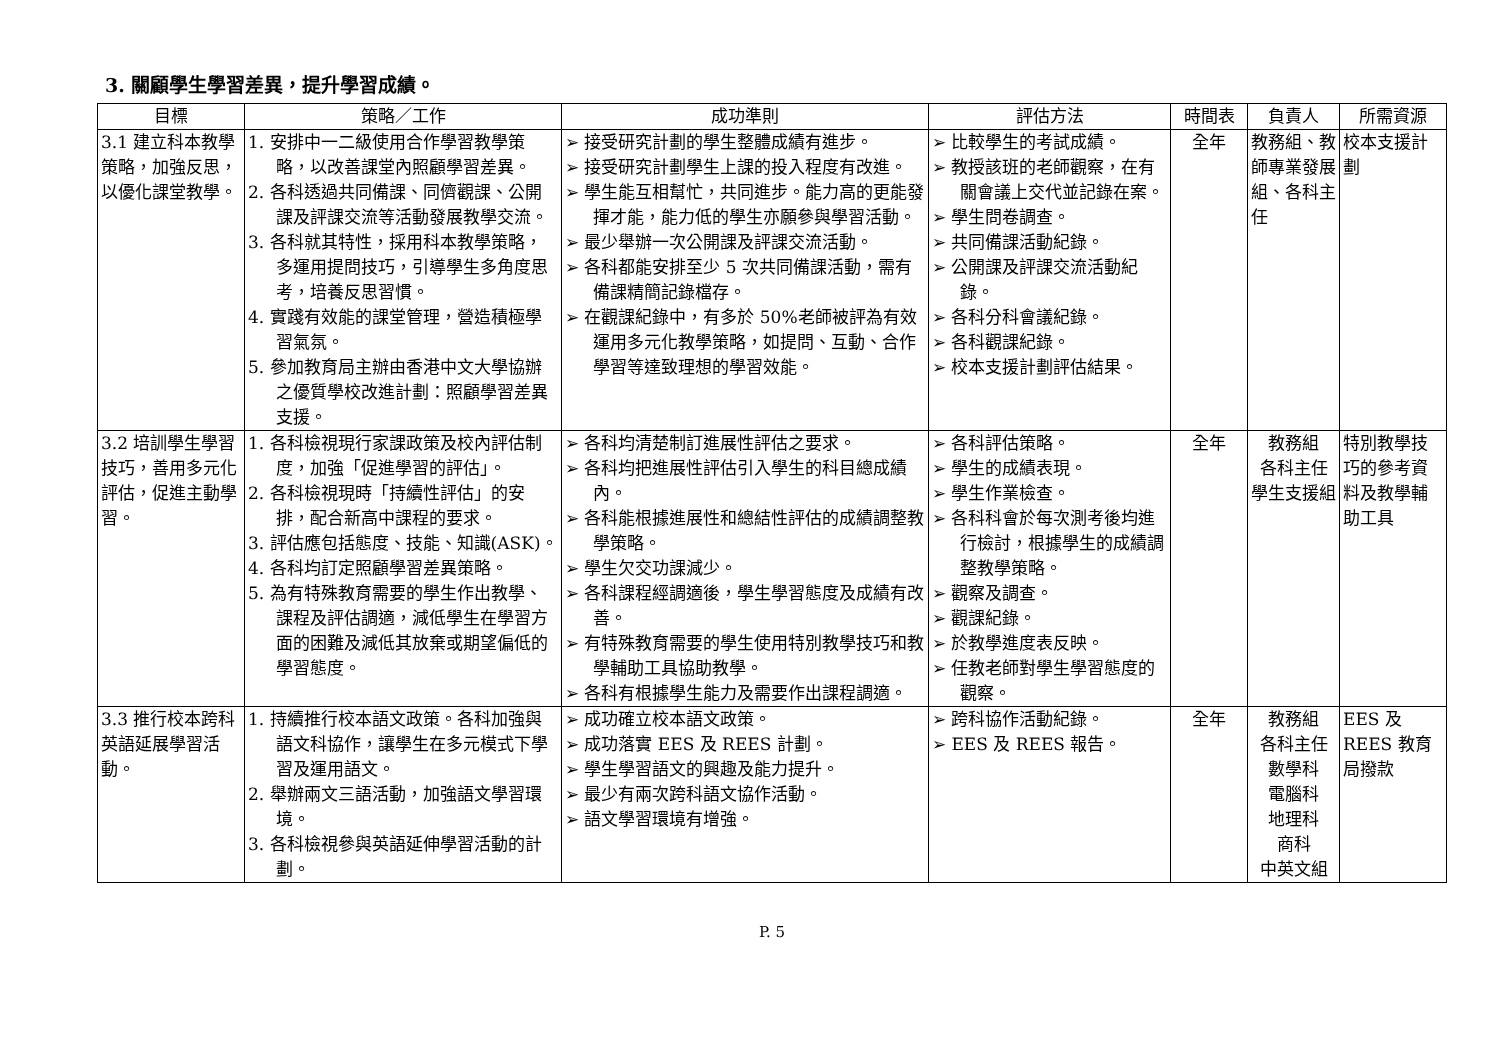3. 關顧學生學習差異，提升學習成績。
| 目標 | 策略／工作 | 成功準則 | 評估方法 | 時間表 | 負責人 | 所需資源 |
| --- | --- | --- | --- | --- | --- | --- |
| 3.1 建立科本教學策略，加強反思，以優化課堂教學。 | 1. 安排中一二級使用合作學習教學策略，以改善課堂內照顧學習差異。 2. 各科透過共同備課、同儕觀課、公開課及評課交流等活動發展教學交流。 3. 各科就其特性，採用科本教學策略，多運用提問技巧，引導學生多角度思考，培養反思習慣。 4. 實踐有效能的課堂管理，營造積極學習氣氛。 5. 參加教育局主辦由香港中文大學協辦之優質學校改進計劃：照顧學習差異支援。 | ➢ 接受研究計劃的學生整體成績有進步。 ➢ 接受研究計劃學生上課的投入程度有改進。 ➢ 學生能互相幫忙，共同進步。能力高的更能發揮才能，能力低的學生亦願參與學習活動。 ➢ 最少舉辦一次公開課及評課交流活動。 ➢ 各科都能安排至少 5 次共同備課活動，需有備課精簡記錄檔存。 ➢ 在觀課紀錄中，有多於 50%老師被評為有效運用多元化教學策略，如提問、互動、合作學習等達致理想的學習效能。 | ➢ 比較學生的考試成績。 ➢ 教授該班的老師觀察，在有關會議上交代並記錄在案。 ➢ 學生問卷調查。 ➢ 共同備課活動紀錄。 ➢ 公開課及評課交流活動紀錄。 ➢ 各科分科會議紀錄。 ➢ 各科觀課紀錄。 ➢ 校本支援計劃評估結果。 | 全年 | 教務組、教師專業發展組、各科主任 | 校本支援計劃 |
| 3.2 培訓學生學習技巧，善用多元化評估，促進主動學習。 | 1. 各科檢視現行家課政策及校內評估制度，加強「促進學習的評估」。 2. 各科檢視現時「持續性評估」的安排，配合新高中課程的要求。 3. 評估應包括態度、技能、知識(ASK)。 4. 各科均訂定照顧學習差異策略。 5. 為有特殊教育需要的學生作出教學、課程及評估調適，減低學生在學習方面的困難及減低其放棄或期望偏低的學習態度。 | ➢ 各科均清楚制訂進展性評估之要求。 ➢ 各科均把進展性評估引入學生的科目總成績內。 ➢ 各科能根據進展性和總結性評估的成績調整教學策略。 ➢ 學生欠交功課減少。 ➢ 各科課程經調適後，學生學習態度及成績有改善。 ➢ 有特殊教育需要的學生使用特別教學技巧和教學輔助工具協助教學。 ➢ 各科有根據學生能力及需要作出課程調適。 | ➢ 各科評估策略。 ➢ 學生的成績表現。 ➢ 學生作業檢查。 ➢ 各科科會於每次測考後均進行檢討，根據學生的成績調整教學策略。 ➢ 觀察及調查。 ➢ 觀課紀錄。 ➢ 於教學進度表反映。 ➢ 任教老師對學生學習態度的觀察。 | 全年 | 教務組 各科主任 學生支援組 | 特別教學技巧的參考資料及教學輔助工具 |
| 3.3 推行校本跨科英語延展學習活動。 | 1. 持續推行校本語文政策。各科加強與語文科協作，讓學生在多元模式下學習及運用語文。 2. 舉辦兩文三語活動，加強語文學習環境。 3. 各科檢視參與英語延伸學習活動的計劃。 | ➢ 成功確立校本語文政策。 ➢ 成功落實 EES 及 REES 計劃。 ➢ 學生學習語文的興趣及能力提升。 ➢ 最少有兩次跨科語文協作活動。 ➢ 語文學習環境有增強。 | ➢ 跨科協作活動紀錄。 ➢ EES 及 REES 報告。 | 全年 | 教務組 各科主任 數學科 電腦科 地理科 商科 中英文組 | EES 及 REES 教育局撥款 |
P. 5